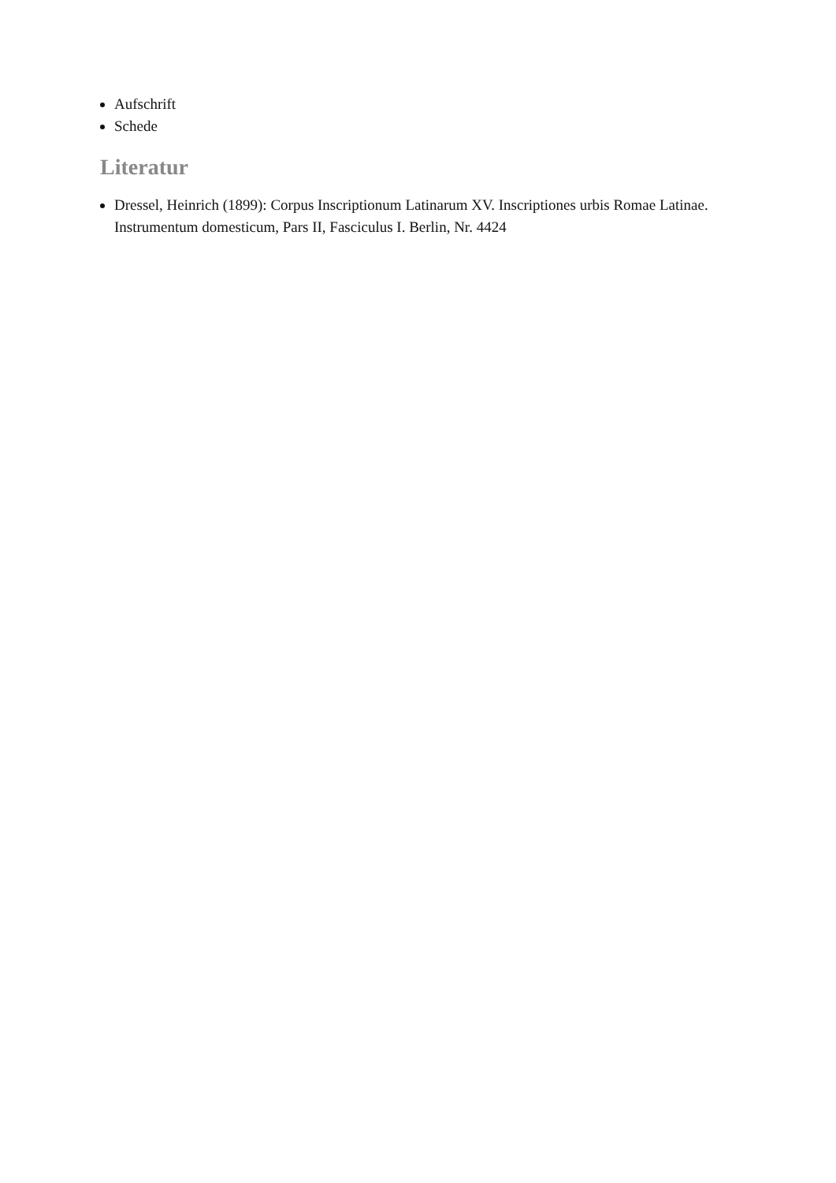Aufschrift
Schede
Literatur
Dressel, Heinrich (1899): Corpus Inscriptionum Latinarum XV. Inscriptiones urbis Romae Latinae. Instrumentum domesticum, Pars II, Fasciculus I. Berlin, Nr. 4424